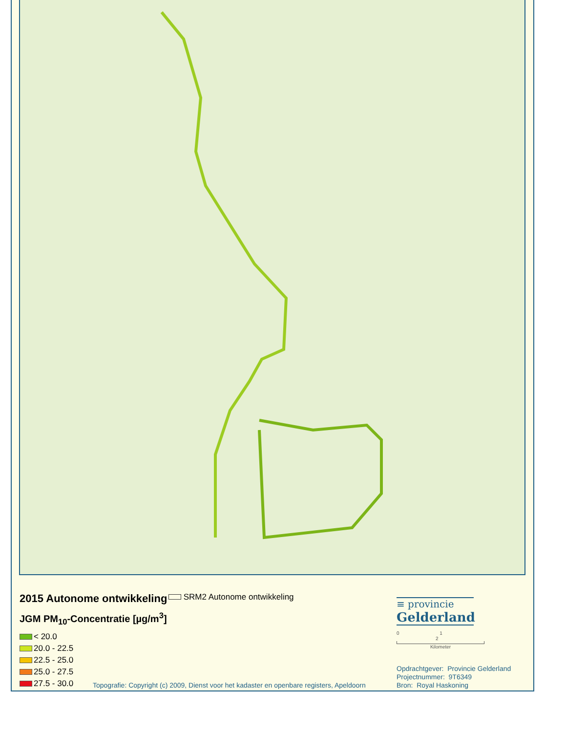2015 Autonome ontwikkeling
JGM PM<sub>10</sub>-Concentratie [µg/m<sup>3</sup>]
< 20.0
20.0 - 22.5
22.5 - 25.0
25.0 - 27.5
27.5 - 30.0
SRM2 Autonome ontwikkeling
≡ provincie
Gelderland
0 1 2
Kilometer
Opdrachtgever: Provincie Gelderland
Projectnummer: 9T6349
Bron: Royal Haskoning
Topografie: Copyright (c) 2009, Dienst voor het kadaster en openbare registers, Apeldoorn